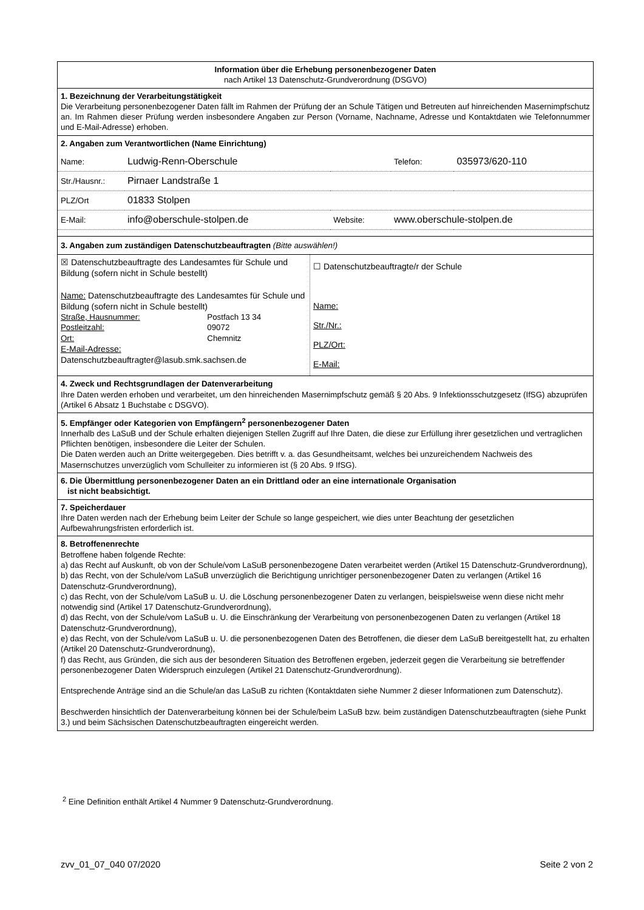Information über die Erhebung personenbezogener Daten
nach Artikel 13 Datenschutz-Grundverordnung (DSGVO)
1. Bezeichnung der Verarbeitungstätigkeit
Die Verarbeitung personenbezogener Daten fällt im Rahmen der Prüfung der an Schule Tätigen und Betreuten auf hinreichenden Masernimpfschutz an. Im Rahmen dieser Prüfung werden insbesondere Angaben zur Person (Vorname, Nachname, Adresse und Kontaktdaten wie Telefonnummer und E-Mail-Adresse) erhoben.
2. Angaben zum Verantwortlichen (Name Einrichtung)
| Name: | Ludwig-Renn-Oberschule | | Telefon: | 035973/620-110 |
| Str./Hausnr.: | Pirnaer Landstraße 1 | | | |
| PLZ/Ort | 01833 Stolpen | | | |
| E-Mail: | info@oberschule-stolpen.de | Website: | www.oberschule-stolpen.de | |
3. Angaben zum zuständigen Datenschutzbeauftragten (Bitte auswählen!)
| ☒ Datenschutzbeauftragte des Landesamtes für Schule und Bildung (sofern nicht in Schule bestellt) Name: Datenschutzbeauftragte des Landesamtes für Schule und Bildung (sofern nicht in Schule bestellt) / Straße, Hausnummer: / Postfach 13 34 / / Postleitzahl: / 09072 / / Ort: / Chemnitz / E-Mail-Adresse: Datenschutzbeauftragter@lasub.smk.sachsen.de | ☐ Datenschutzbeauftragte/r der Schule Name: Str./Nr.: PLZ/Ort: E-Mail: |
4. Zweck und Rechtsgrundlagen der Datenverarbeitung
Ihre Daten werden erhoben und verarbeitet, um den hinreichenden Masernimpfschutz gemäß § 20 Abs. 9 Infektionsschutzgesetz (IfSG) abzuprüfen (Artikel 6 Absatz 1 Buchstabe c DSGVO).
5. Empfänger oder Kategorien von Empfängern<sup>2</sup> personenbezogener Daten
Innerhalb des LaSuB und der Schule erhalten diejenigen Stellen Zugriff auf Ihre Daten, die diese zur Erfüllung ihrer gesetzlichen und vertraglichen Pflichten benötigen, insbesondere die Leiter der Schulen.
Die Daten werden auch an Dritte weitergegeben. Dies betrifft v. a. das Gesundheitsamt, welches bei unzureichendem Nachweis des Masernschutzes unverzüglich vom Schulleiter zu informieren ist (§ 20 Abs. 9 IfSG).
6. Die Übermittlung personenbezogener Daten an ein Drittland oder an eine internationale Organisation
ist nicht beabsichtigt.
7. Speicherdauer
Ihre Daten werden nach der Erhebung beim Leiter der Schule so lange gespeichert, wie dies unter Beachtung der gesetzlichen Aufbewahrungsfristen erforderlich ist.
8. Betroffenenrechte
Betroffene haben folgende Rechte:
a) das Recht auf Auskunft, ob von der Schule/vom LaSuB personenbezogene Daten verarbeitet werden (Artikel 15 Datenschutz-Grundverordnung),
b) das Recht, von der Schule/vom LaSuB unverzüglich die Berichtigung unrichtiger personenbezogener Daten zu verlangen (Artikel 16 Datenschutz-Grundverordnung),
c) das Recht, von der Schule/vom LaSuB u. U. die Löschung personenbezogener Daten zu verlangen, beispielsweise wenn diese nicht mehr notwendig sind (Artikel 17 Datenschutz-Grundverordnung),
d) das Recht, von der Schule/vom LaSuB u. U. die Einschränkung der Verarbeitung von personenbezogenen Daten zu verlangen (Artikel 18 Datenschutz-Grundverordnung),
e) das Recht, von der Schule/vom LaSuB u. U. die personenbezogenen Daten des Betroffenen, die dieser dem LaSuB bereitgestellt hat, zu erhalten (Artikel 20 Datenschutz-Grundverordnung),
f) das Recht, aus Gründen, die sich aus der besonderen Situation des Betroffenen ergeben, jederzeit gegen die Verarbeitung sie betreffender personenbezogener Daten Widerspruch einzulegen (Artikel 21 Datenschutz-Grundverordnung).
Entsprechende Anträge sind an die Schule/an das LaSuB zu richten (Kontaktdaten siehe Nummer 2 dieser Informationen zum Datenschutz).
Beschwerden hinsichtlich der Datenverarbeitung können bei der Schule/beim LaSuB bzw. beim zuständigen Datenschutzbeauftragten (siehe Punkt 3.) und beim Sächsischen Datenschutzbeauftragten eingereicht werden.
<sup>2</sup> Eine Definition enthält Artikel 4 Nummer 9 Datenschutz-Grundverordnung.
zvv_01_07_040 07/2020 Seite 2 von 2